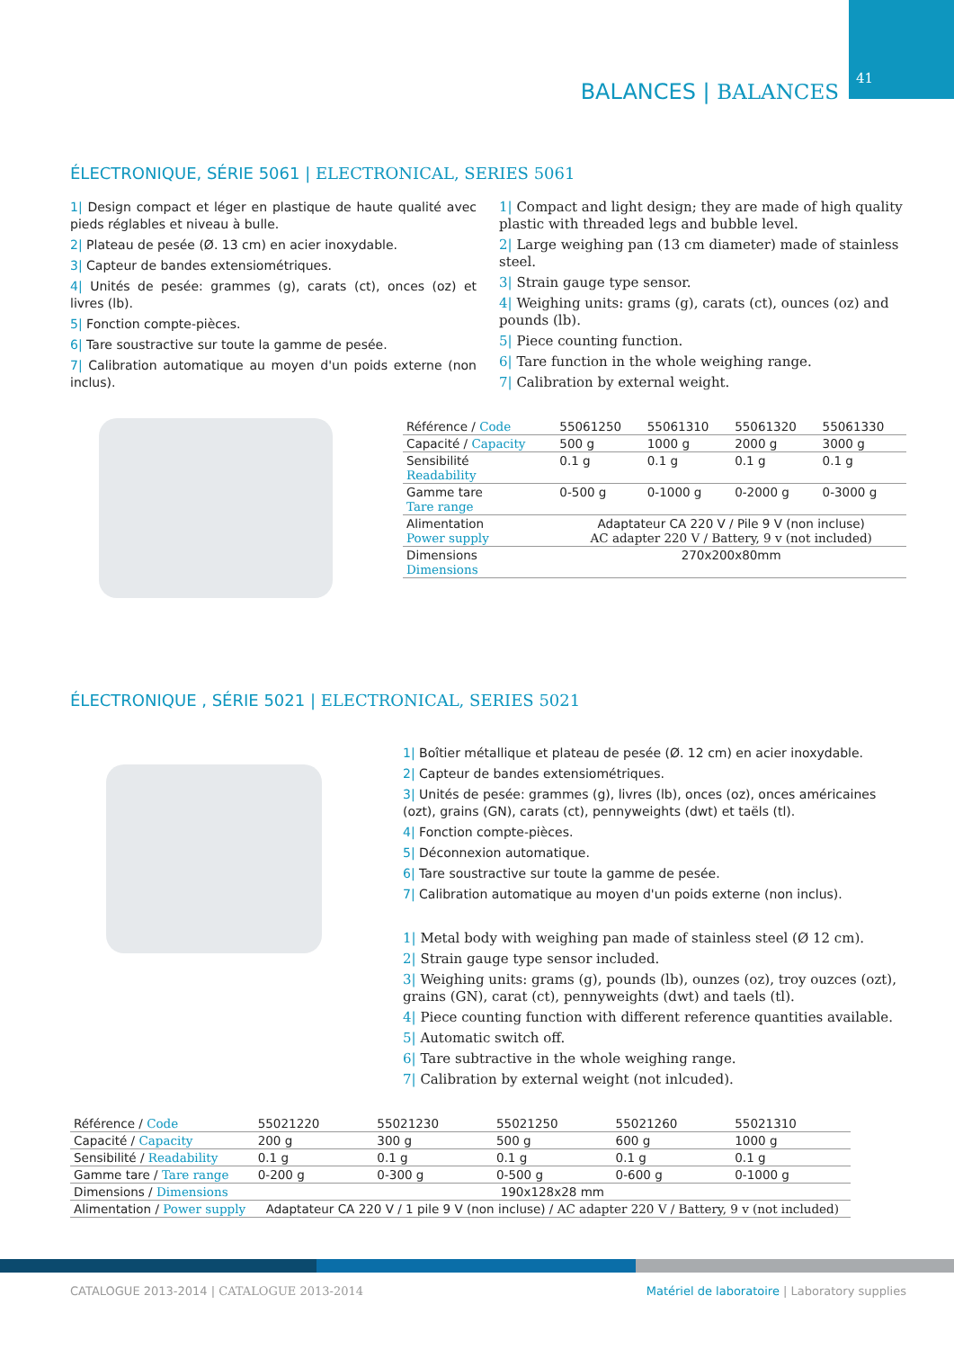41
BALANCES | BALANCES
ÉLECTRONIQUE, SÉRIE 5061 | ELECTRONICAL, SERIES 5061
1| Design compact et léger en plastique de haute qualité avec pieds réglables et niveau à bulle.
2| Plateau de pesée (Ø. 13 cm) en acier inoxydable.
3| Capteur de bandes extensiométriques.
4| Unités de pesée: grammes (g), carats (ct), onces (oz) et livres (lb).
5| Fonction compte-pièces.
6| Tare soustractive sur toute la gamme de pesée.
7| Calibration automatique au moyen d'un poids externe (non inclus).
1| Compact and light design; they are made of high quality plastic with threaded legs and bubble level.
2| Large weighing pan (13 cm diameter) made of stainless steel.
3| Strain gauge type sensor.
4| Weighing units: grams (g), carats (ct), ounces (oz) and pounds (lb).
5| Piece counting function.
6| Tare function in the whole weighing range.
7| Calibration by external weight.
| Référence / Code | 55061250 | 55061310 | 55061320 | 55061330 |
| Capacité / Capacity | 500 g | 1000 g | 2000 g | 3000 g |
| Sensibilité Readability | 0.1 g | 0.1 g | 0.1 g | 0.1 g |
| Gamme tare Tare range | 0-500 g | 0-1000 g | 0-2000 g | 0-3000 g |
| Alimentation Power supply | Adaptateur CA 220 V / Pile 9 V (non incluse) AC adapter 220 V / Battery, 9 v (not included) | | | |
| Dimensions Dimensions | 270x200x80mm | | | |
ÉLECTRONIQUE , SÉRIE 5021 | ELECTRONICAL, SERIES 5021
1| Boîtier métallique et plateau de pesée (Ø. 12 cm) en acier inoxydable.
2| Capteur de bandes extensiométriques.
3| Unités de pesée: grammes (g), livres (lb), onces (oz), onces américaines (ozt), grains (GN), carats (ct), pennyweights (dwt) et taëls (tl).
4| Fonction compte-pièces.
5| Déconnexion automatique.
6| Tare soustractive sur toute la gamme de pesée.
7| Calibration automatique au moyen d'un poids externe (non inclus).
1| Metal body with weighing pan made of stainless steel (Ø 12 cm).
2| Strain gauge type sensor included.
3| Weighing units: grams (g), pounds (lb), ounzes (oz), troy ouzces (ozt), grains (GN), carat (ct), pennyweights (dwt) and taels (tl).
4| Piece counting function with different reference quantities available.
5| Automatic switch off.
6| Tare subtractive in the whole weighing range.
7| Calibration by external weight (not inlcuded).
| Référence / Code | 55021220 | 55021230 | 55021250 | 55021260 | 55021310 |
| Capacité / Capacity | 200 g | 300 g | 500 g | 600 g | 1000 g |
| Sensibilité / Readability | 0.1 g | 0.1 g | 0.1 g | 0.1 g | 0.1 g |
| Gamme tare / Tare range | 0-200 g | 0-300 g | 0-500 g | 0-600 g | 0-1000 g |
| Dimensions / Dimensions | 190x128x28 mm | | | | |
| Alimentation / Power supply | Adaptateur CA 220 V / 1 pile 9 V (non incluse) / AC adapter 220 V / Battery, 9 v (not included) | | | | |
CATALOGUE 2013-2014 | CATALOGUE 2013-2014 Matériel de laboratoire | Laboratory supplies